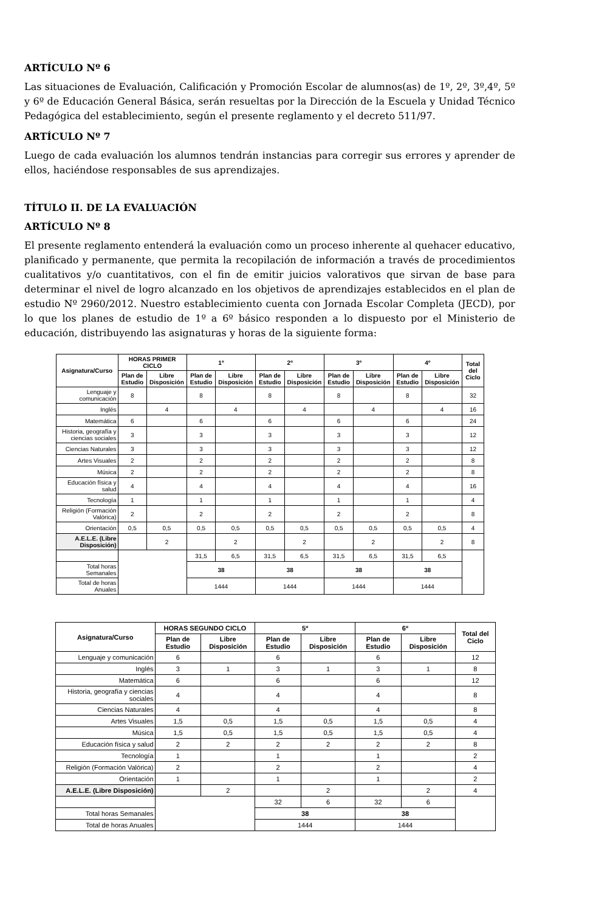ARTÍCULO Nº 6
Las situaciones de Evaluación, Calificación y Promoción Escolar de alumnos(as) de 1º, 2º, 3º,4º, 5º y 6º de Educación General Básica, serán resueltas por la Dirección de la Escuela y Unidad Técnico Pedagógica del establecimiento, según el presente reglamento y el decreto 511/97.
ARTÍCULO Nº 7
Luego de cada evaluación los alumnos tendrán instancias para corregir sus errores y aprender de ellos, haciéndose responsables de sus aprendizajes.
TÍTULO II. DE LA EVALUACIÓN
ARTÍCULO Nº 8
El presente reglamento entenderá la evaluación como un proceso inherente al quehacer educativo, planificado y permanente, que permita la recopilación de información a través de procedimientos cualitativos y/o cuantitativos, con el fin de emitir juicios valorativos que sirvan de base para determinar el nivel de logro alcanzado en los objetivos de aprendizajes establecidos en el plan de estudio Nº 2960/2012. Nuestro establecimiento cuenta con Jornada Escolar Completa (JECD), por lo que los planes de estudio de 1º a 6º básico responden a lo dispuesto por el Ministerio de educación, distribuyendo las asignaturas y horas de la siguiente forma:
| Asignatura/Curso | HORAS PRIMER CICLO | | 1º | | 2º | | 3º | | 4º | | Total del Ciclo |
| --- | --- | --- | --- | --- | --- | --- | --- | --- | --- | --- | --- |
| | Plan de Estudio | Libre Disposición | Plan de Estudio | Libre Disposición | Plan de Estudio | Libre Disposición | Plan de Estudio | Libre Disposición | Plan de Estudio | Libre Disposición | |
| Lenguaje y comunicación | 8 | | 8 | | 8 | | 8 | | 8 | | 32 |
| Inglés | | 4 | | 4 | | 4 | | 4 | | 4 | 16 |
| Matemática | 6 | | 6 | | 6 | | 6 | | 6 | | 24 |
| Historia, geografía y ciencias sociales | 3 | | 3 | | 3 | | 3 | | 3 | | 12 |
| Ciencias Naturales | 3 | | 3 | | 3 | | 3 | | 3 | | 12 |
| Artes Visuales | 2 | | 2 | | 2 | | 2 | | 2 | | 8 |
| Música | 2 | | 2 | | 2 | | 2 | | 2 | | 8 |
| Educación física y salud | 4 | | 4 | | 4 | | 4 | | 4 | | 16 |
| Tecnología | 1 | | 1 | | 1 | | 1 | | 1 | | 4 |
| Religión (Formación Valórica) | 2 | | 2 | | 2 | | 2 | | 2 | | 8 |
| Orientación | 0,5 | 0,5 | 0,5 | 0,5 | 0,5 | 0,5 | 0,5 | 0,5 | 0,5 | 0,5 | 4 |
| A.E.L.E. (Libre Disposición) | | 2 | | 2 | | 2 | | 2 | | 2 | 8 |
| | | | 31,5 | 6,5 | 31,5 | 6,5 | 31,5 | 6,5 | 31,5 | 6,5 | |
| Total horas Semanales | | | 38 | | 38 | | 38 | | 38 | | |
| Total de horas Anuales | | | 1444 | | 1444 | | 1444 | | 1444 | | |
| Asignatura/Curso | HORAS SEGUNDO CICLO | | 5º | | 6º | | Total del Ciclo |
| --- | --- | --- | --- | --- | --- | --- | --- |
| | Plan de Estudio | Libre Disposición | Plan de Estudio | Libre Disposición | Plan de Estudio | Libre Disposición | |
| Lenguaje y comunicación | 6 | | 6 | | 6 | | 12 |
| Inglés | 3 | 1 | 3 | 1 | 3 | 1 | 8 |
| Matemática | 6 | | 6 | | 6 | | 12 |
| Historia, geografía y ciencias sociales | 4 | | 4 | | 4 | | 8 |
| Ciencias Naturales | 4 | | 4 | | 4 | | 8 |
| Artes Visuales | 1,5 | 0,5 | 1,5 | 0,5 | 1,5 | 0,5 | 4 |
| Música | 1,5 | 0,5 | 1,5 | 0,5 | 1,5 | 0,5 | 4 |
| Educación física y salud | 2 | 2 | 2 | 2 | 2 | 2 | 8 |
| Tecnología | 1 | | 1 | | 1 | | 2 |
| Religión (Formación Valórica) | 2 | | 2 | | 2 | | 4 |
| Orientación | 1 | | 1 | | 1 | | 2 |
| A.E.L.E. (Libre Disposición) | | 2 | | 2 | | 2 | 4 |
| | | | 32 | 6 | 32 | 6 | |
| Total horas Semanales | | | 38 | | 38 | | |
| Total de horas Anuales | | | 1444 | | 1444 | | |